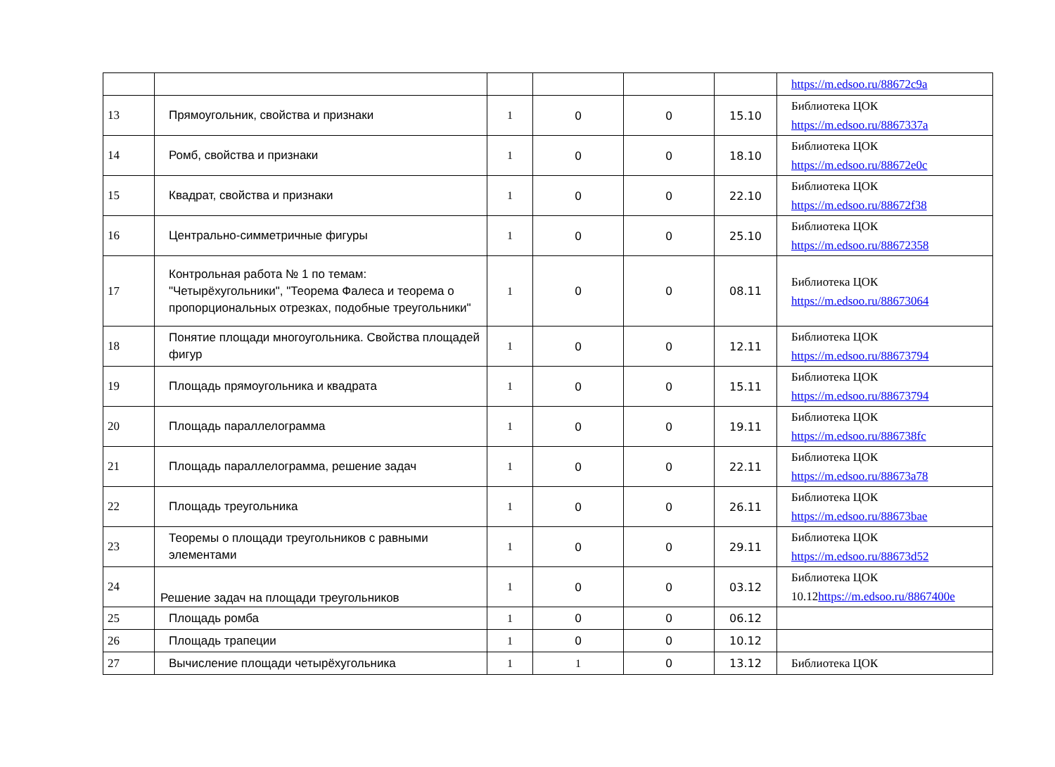| | | | | | | https://m.edsoo.ru/88672c9a |
| 13 | Прямоугольник, свойства и признаки | 1 | 0 | 0 | 15.10 | Библиотека ЦОК https://m.edsoo.ru/8867337a |
| 14 | Ромб, свойства и признаки | 1 | 0 | 0 | 18.10 | Библиотека ЦОК https://m.edsoo.ru/88672e0c |
| 15 | Квадрат, свойства и признаки | 1 | 0 | 0 | 22.10 | Библиотека ЦОК https://m.edsoo.ru/88672f38 |
| 16 | Центрально-симметричные фигуры | 1 | 0 | 0 | 25.10 | Библиотека ЦОК https://m.edsoo.ru/88672358 |
| 17 | Контрольная работа № 1 по темам: "Четырёхугольники", "Теорема Фалеса и теорема о пропорциональных отрезках, подобные треугольники" | 1 | 0 | 0 | 08.11 | Библиотека ЦОК https://m.edsoo.ru/88673064 |
| 18 | Понятие площади многоугольника. Свойства площадей фигур | 1 | 0 | 0 | 12.11 | Библиотека ЦОК https://m.edsoo.ru/88673794 |
| 19 | Площадь прямоугольника и квадрата | 1 | 0 | 0 | 15.11 | Библиотека ЦОК https://m.edsoo.ru/88673794 |
| 20 | Площадь параллелограмма | 1 | 0 | 0 | 19.11 | Библиотека ЦОК https://m.edsoo.ru/886738fc |
| 21 | Площадь параллелограмма, решение задач | 1 | 0 | 0 | 22.11 | Библиотека ЦОК https://m.edsoo.ru/88673a78 |
| 22 | Площадь треугольника | 1 | 0 | 0 | 26.11 | Библиотека ЦОК https://m.edsoo.ru/88673bae |
| 23 | Теоремы о площади треугольников с равными элементами | 1 | 0 | 0 | 29.11 | Библиотека ЦОК https://m.edsoo.ru/88673d52 |
| 24 | Решение задач на площади треугольников | 1 | 0 | 0 | 03.12 | Библиотека ЦОК 10.12 https://m.edsoo.ru/8867400e |
| 25 | Площадь ромба | 1 | 0 | 0 | 06.12 | |
| 26 | Площадь трапеции | 1 | 0 | 0 | 10.12 | |
| 27 | Вычисление площади четырёхугольника | 1 | 1 | 0 | 13.12 | Библиотека ЦОК |